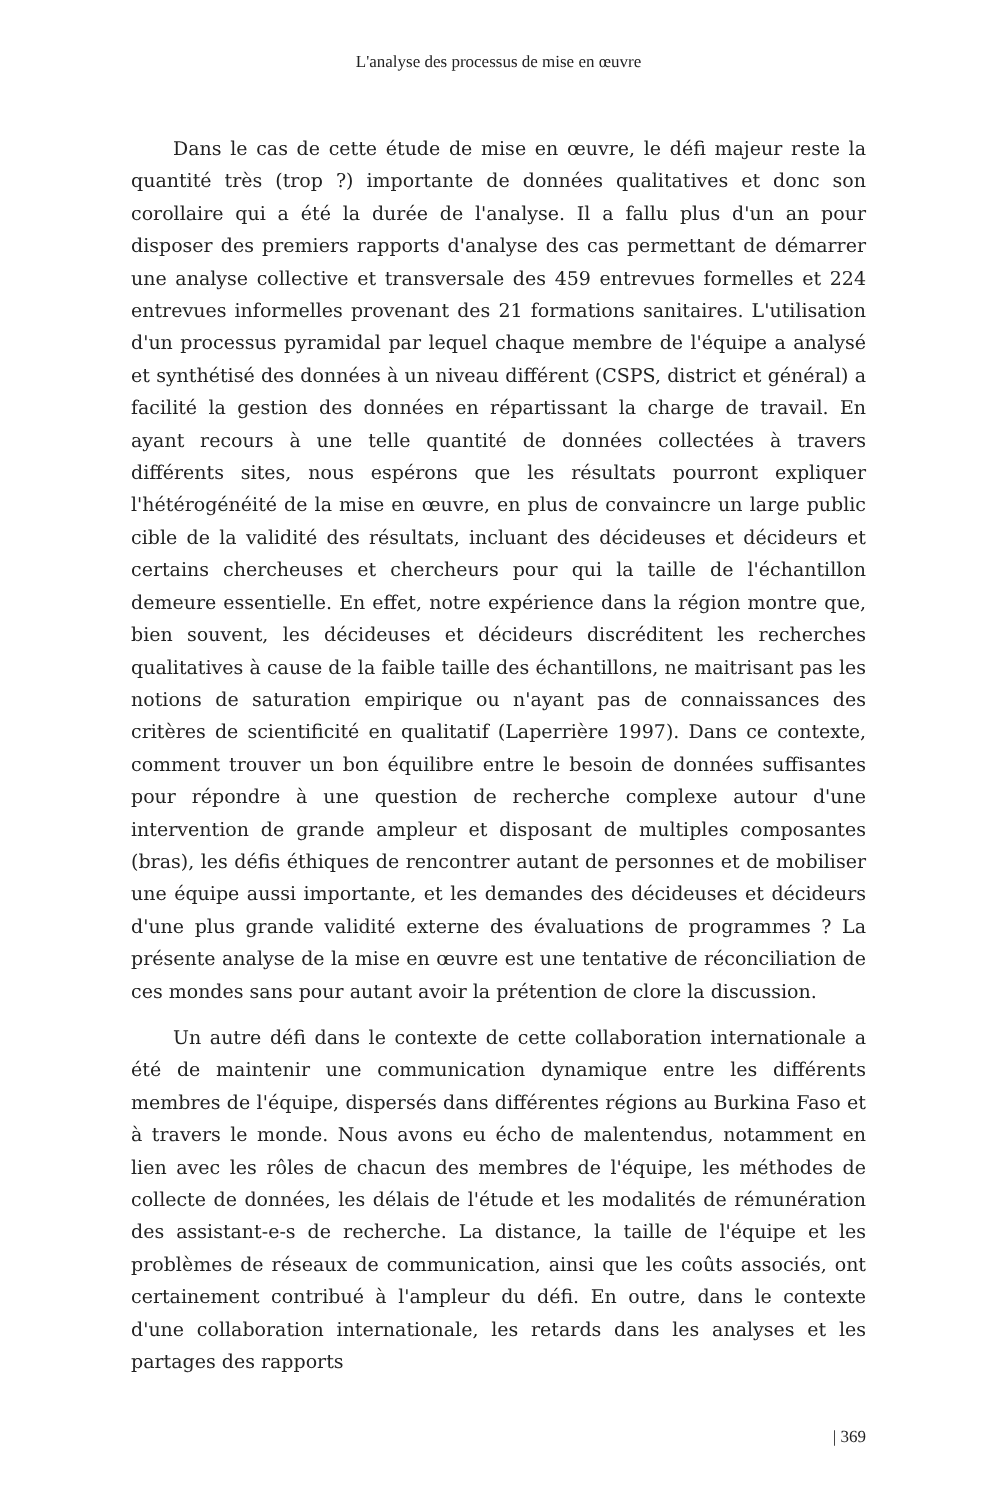L'analyse des processus de mise en œuvre
Dans le cas de cette étude de mise en œuvre, le défi majeur reste la quantité très (trop ?) importante de données qualitatives et donc son corollaire qui a été la durée de l'analyse. Il a fallu plus d'un an pour disposer des premiers rapports d'analyse des cas permettant de démarrer une analyse collective et transversale des 459 entrevues formelles et 224 entrevues informelles provenant des 21 formations sanitaires. L'utilisation d'un processus pyramidal par lequel chaque membre de l'équipe a analysé et synthétisé des données à un niveau différent (CSPS, district et général) a facilité la gestion des données en répartissant la charge de travail. En ayant recours à une telle quantité de données collectées à travers différents sites, nous espérons que les résultats pourront expliquer l'hétérogénéité de la mise en œuvre, en plus de convaincre un large public cible de la validité des résultats, incluant des décideuses et décideurs et certains chercheuses et chercheurs pour qui la taille de l'échantillon demeure essentielle. En effet, notre expérience dans la région montre que, bien souvent, les décideuses et décideurs discréditent les recherches qualitatives à cause de la faible taille des échantillons, ne maitrisant pas les notions de saturation empirique ou n'ayant pas de connaissances des critères de scientificité en qualitatif (Laperrière 1997). Dans ce contexte, comment trouver un bon équilibre entre le besoin de données suffisantes pour répondre à une question de recherche complexe autour d'une intervention de grande ampleur et disposant de multiples composantes (bras), les défis éthiques de rencontrer autant de personnes et de mobiliser une équipe aussi importante, et les demandes des décideuses et décideurs d'une plus grande validité externe des évaluations de programmes ? La présente analyse de la mise en œuvre est une tentative de réconciliation de ces mondes sans pour autant avoir la prétention de clore la discussion.
Un autre défi dans le contexte de cette collaboration internationale a été de maintenir une communication dynamique entre les différents membres de l'équipe, dispersés dans différentes régions au Burkina Faso et à travers le monde. Nous avons eu écho de malentendus, notamment en lien avec les rôles de chacun des membres de l'équipe, les méthodes de collecte de données, les délais de l'étude et les modalités de rémunération des assistant-e-s de recherche. La distance, la taille de l'équipe et les problèmes de réseaux de communication, ainsi que les coûts associés, ont certainement contribué à l'ampleur du défi. En outre, dans le contexte d'une collaboration internationale, les retards dans les analyses et les partages des rapports
| 369